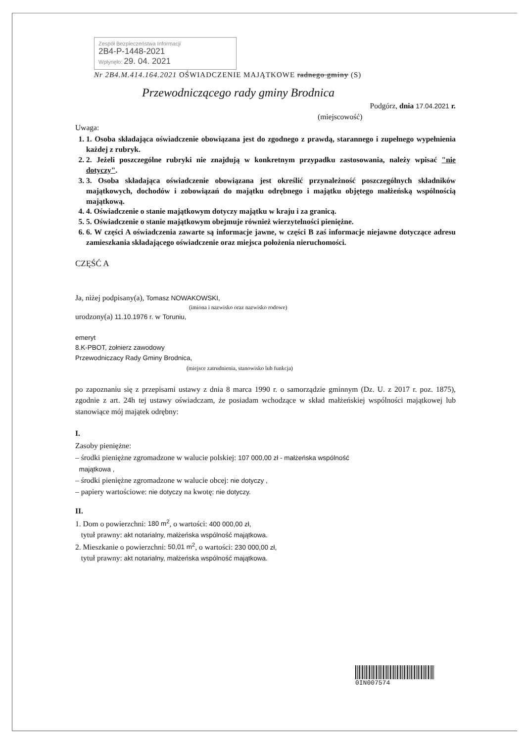Zespół Bezpieczeństwa Informacji
2B4-P-1448-2021
Wpłynęło: 29. 04. 2021
Nr 2B4.M.414.164.2021 OŚWIADCZENIE MAJĄTKOWE radnego gminy (S)
Przewodniczącego rady gminy Brodnica
Podgórz, dnia 17.04.2021 r.
(miejscowość)
Uwaga:
1. 1. Osoba składająca oświadczenie obowiązana jest do zgodnego z prawdą, starannego i zupełnego wypełnienia każdej z rubryk.
2. 2. Jeżeli poszczególne rubryki nie znajdują w konkretnym przypadku zastosowania, należy wpisać "nie dotyczy".
3. 3. Osoba składająca oświadczenie obowiązana jest określić przynależność poszczególnych składników majątkowych, dochodów i zobowiązań do majątku odrębnego i majątku objętego małżeńską wspólnością majątkową.
4. 4. Oświadczenie o stanie majątkowym dotyczy majątku w kraju i za granicą.
5. 5. Oświadczenie o stanie majątkowym obejmuje również wierzytelności pieniężne.
6. 6. W części A oświadczenia zawarte są informacje jawne, w części B zaś informacje niejawne dotyczące adresu zamieszkania składającego oświadczenie oraz miejsca położenia nieruchomości.
CZĘŚĆ A
Ja, niżej podpisany(a), Tomasz NOWAKOWSKI,
(imiona i nazwisko oraz nazwisko rodowe)
urodzony(a) 11.10.1976 r. w Toruniu,
emeryt
8.K-PBOT, żołnierz zawodowy
Przewodniczacy Rady Gminy Brodnica,
(miejsce zatrudnienia, stanowisko lub funkcja)
po zapoznaniu się z przepisami ustawy z dnia 8 marca 1990 r. o samorządzie gminnym (Dz. U. z 2017 r. poz. 1875), zgodnie z art. 24h tej ustawy oświadczam, że posiadam wchodzące w skład małżeńskiej wspólności majątkowej lub stanowiące mój majątek odrębny:
I.
Zasoby pieniężne:
– środki pieniężne zgromadzone w walucie polskiej: 107 000,00 zł - małżeńska wspólność
majątkowa ,
– środki pieniężne zgromadzone w walucie obcej: nie dotyczy ,
– papiery wartościowe: nie dotyczy na kwotę: nie dotyczy.
II.
1. Dom o powierzchni: 180 m<sup>2</sup>, o wartości: 400 000,00 zł,
tytuł prawny: akt notarialny, małżeńska wspólność majątkowa.
2. Mieszkanie o powierzchni: 50,01 m<sup>2</sup>, o wartości: 230 000,00 zł,
tytuł prawny: akt notarialny, małżeńska wspólność majątkowa.
0IN007574